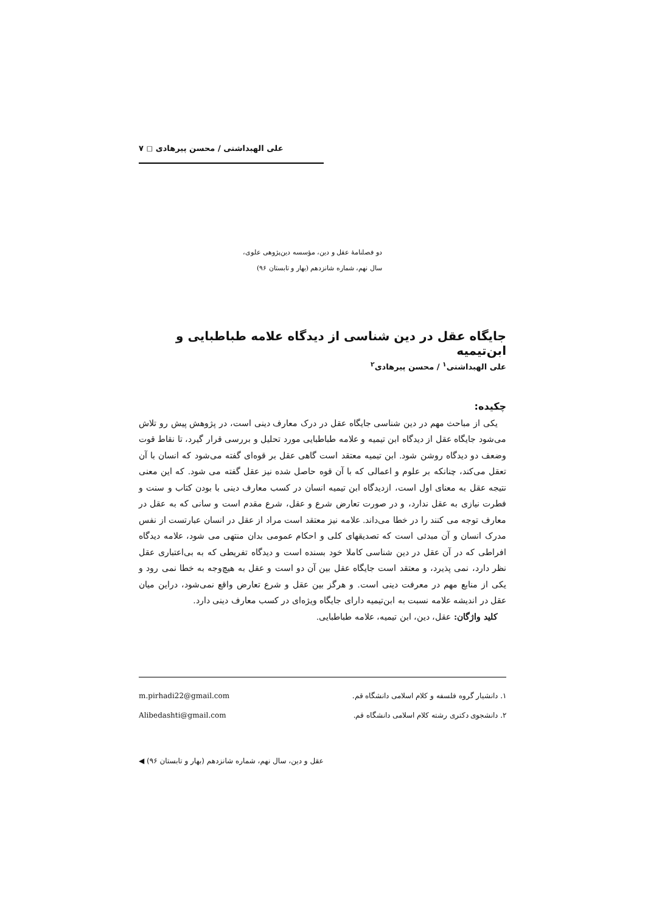علی الهبداشتی / محسن پیرهادی ◻ ۷
دو فصلنامهٔ عقل و دین، مؤسسه دین‌پژوهی علوی،
سال نهم، شماره شانزدهم (بهار و تابستان ۹۶)
جایگاه عقل در دین شناسی از دیدگاه علامه طباطبایی و ابن‌تیمیه
علی الهبداشتی<sup>۱</sup> / محسن پیرهادی<sup>۲</sup>
چکیده:
یکی از مباحث مهم در دین شناسی جایگاه عقل در درک معارف دینی است، در پژوهش پیش رو تلاش می‌شود جایگاه عقل از دیدگاه ابن تیمیه و علامه طباطبایی مورد تحلیل و بررسی قرار گیرد، تا نقاط قوت وضعف دو دیدگاه روشن شود. ابن تیمیه معتقد است گاهی عقل بر قوه‌ای گفته می‌شود که انسان با آن تعقل می‌کند، چنانکه بر علوم و اعمالی که با آن قوه حاصل شده نیز عقل گفته می شود. که این معنی نتیجه عقل به معنای اول است، ازدیدگاه ابن تیمیه انسان در کسب معارف دینی با بودن کتاب و سنت و فطرت نیازی به عقل ندارد، و در صورت تعارض شرع و عقل، شرع مقدم است و سانی که به عقل در معارف توجه می کنند را در خطا می‌داند. علامه نیز معتقد است مراد از عقل در انسان عبارتست از نفس مدرک انسان و آن مبدئی است که تصدیقهای کلی و احکام عمومی بدان منتهی می شود، علامه دیدگاه افراطی که در آن عقل در دین شناسی کاملا خود بسنده است و دیدگاه تفریطی که به بی‌اعتباری عقل نظر دارد، نمی پذیرد، و معتقد است جایگاه عقل بین آن دو است و عقل به هیچ‌وجه به خطا نمی رود و یکی از منابع مهم در معرفت دینی است. و هرگز بین عقل و شرع تعارض واقع نمی‌شود، دراین میان عقل در اندیشه علامه نسبت به ابن‌تیمیه دارای جایگاه ویژه‌ای در کسب معارف دینی دارد.
کلید واژگان: عقل، دین، ابن تیمیه، علامه طباطبایی.
۱. دانشیار گروه فلسفه و کلام اسلامی دانشگاه قم. m.pirhadi22@gmail.com
۲. دانشجوی دکتری رشته کلام اسلامی دانشگاه قم. Alibedashti@gmail.com
عقل و دین، سال نهم، شماره شانزدهم (بهار و تابستان ۹۶) ◀